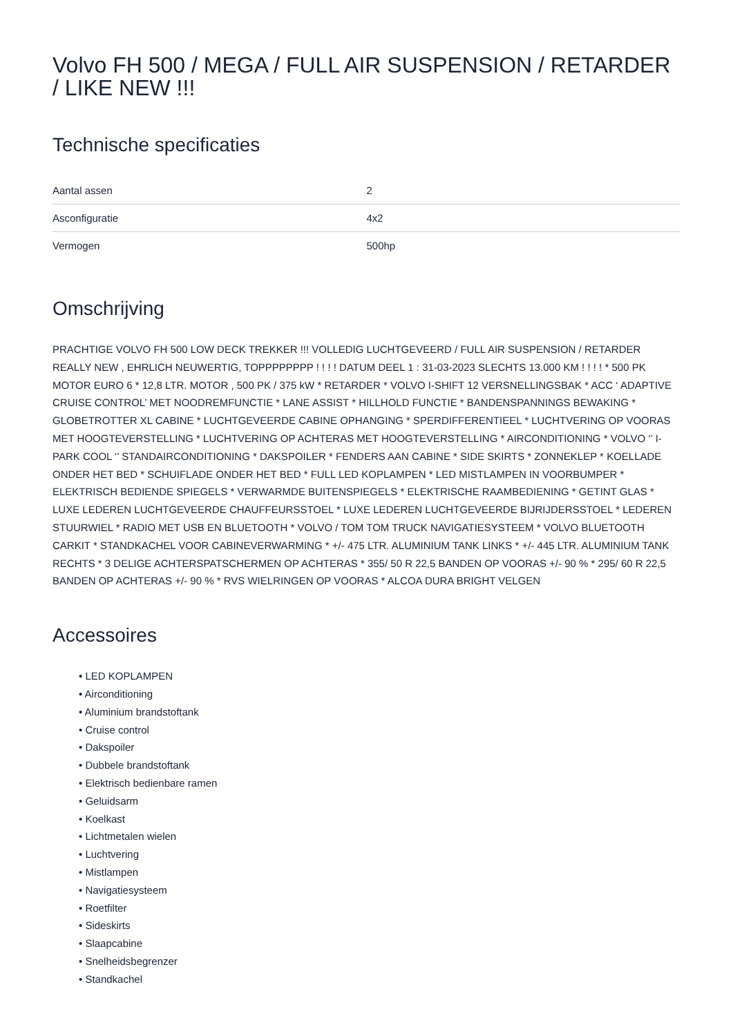Volvo FH 500 / MEGA / FULL AIR SUSPENSION / RETARDER / LIKE NEW !!!
Technische specificaties
| Aantal assen | 2 |
| Asconfiguratie | 4x2 |
| Vermogen | 500hp |
Omschrijving
PRACHTIGE VOLVO FH 500 LOW DECK TREKKER !!! VOLLEDIG LUCHTGEVEERD / FULL AIR SUSPENSION / RETARDER REALLY NEW , EHRLICH NEUWERTIG, TOPPPPPPPP ! ! ! ! DATUM DEEL 1 : 31-03-2023 SLECHTS 13.000 KM ! ! ! ! * 500 PK MOTOR EURO 6 * 12,8 LTR. MOTOR , 500 PK / 375 kW * RETARDER * VOLVO I-SHIFT 12 VERSNELLINGSBAK * ACC ‘ ADAPTIVE CRUISE CONTROL’ MET NOODREMFUNCTIE * LANE ASSIST * HILLHOLD FUNCTIE * BANDENSPANNINGS BEWAKING * GLOBETROTTER XL CABINE * LUCHTGEVEERDE CABINE OPHANGING * SPERDIFFERENTIEEL * LUCHTVERING OP VOORAS MET HOOGTEVERSTELLING * LUCHTVERING OP ACHTERAS MET HOOGTEVERSTELLING * AIRCONDITIONING * VOLVO ‘’ I-PARK COOL ‘’ STANDAIRCONDITIONING * DAKSPOILER * FENDERS AAN CABINE * SIDE SKIRTS * ZONNEKLEP * KOELLADE ONDER HET BED * SCHUIFLADE ONDER HET BED * FULL LED KOPLAMPEN * LED MISTLAMPEN IN VOORBUMPER * ELEKTRISCH BEDIENDE SPIEGELS * VERWARMDE BUITENSPIEGELS * ELEKTRISCHE RAAMBEDIENING * GETINT GLAS * LUXE LEDEREN LUCHTGEVEERDE CHAUFFEURSSTOEL * LUXE LEDEREN LUCHTGEVEERDE BIJRIJDERSSTOEL * LEDEREN STUURWIEL * RADIO MET USB EN BLUETOOTH * VOLVO / TOM TOM TRUCK NAVIGATIESYSTEEM * VOLVO BLUETOOTH CARKIT * STANDKACHEL VOOR CABINEVERWARMING * +/- 475 LTR. ALUMINIUM TANK LINKS * +/- 445 LTR. ALUMINIUM TANK RECHTS * 3 DELIGE ACHTERSPATSCHERMEN OP ACHTERAS * 355/ 50 R 22,5 BANDEN OP VOORAS +/- 90 % * 295/ 60 R 22,5 BANDEN OP ACHTERAS +/- 90 % * RVS WIELRINGEN OP VOORAS * ALCOA DURA BRIGHT VELGEN
Accessoires
• LED KOPLAMPEN
• Airconditioning
• Aluminium brandstoftank
• Cruise control
• Dakspoiler
• Dubbele brandstoftank
• Elektrisch bedienbare ramen
• Geluidsarm
• Koelkast
• Lichtmetalen wielen
• Luchtvering
• Mistlampen
• Navigatiesysteem
• Roetfilter
• Sideskirts
• Slaapcabine
• Snelheidsbegrenzer
• Standkachel